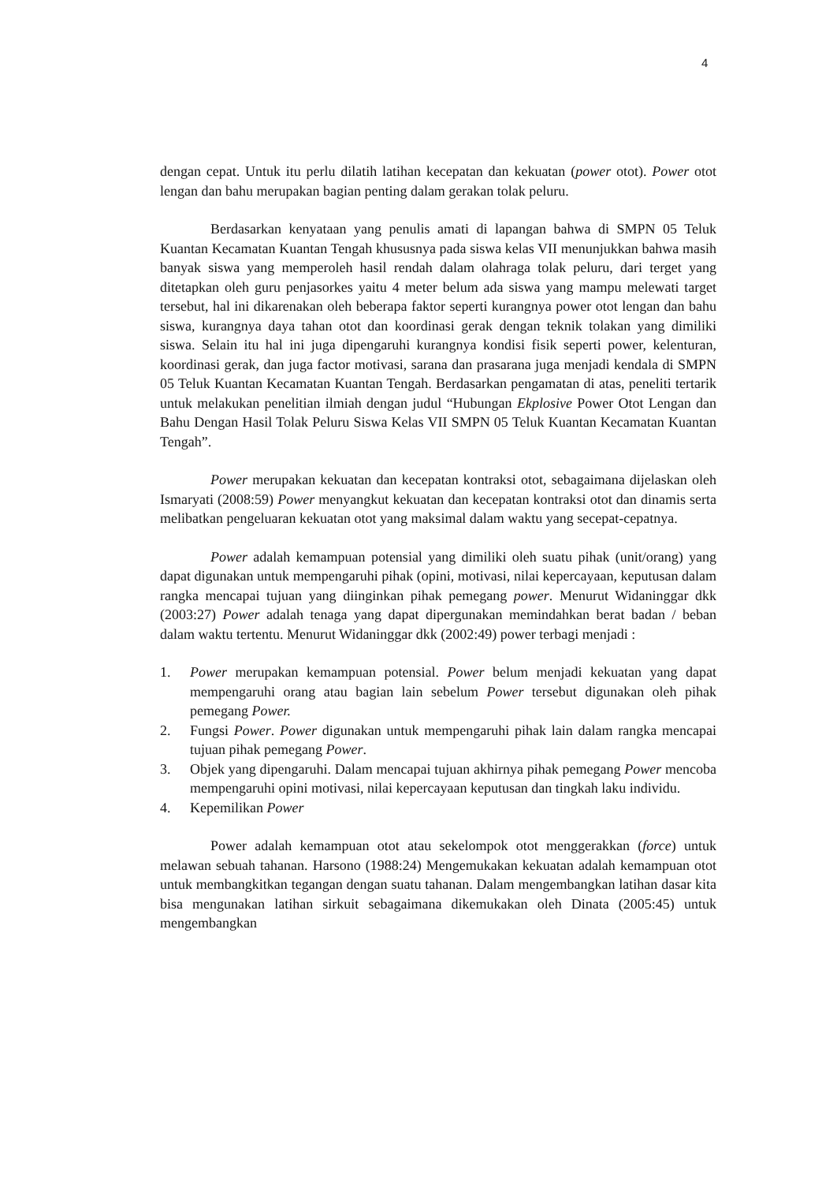4
dengan cepat. Untuk itu perlu dilatih latihan kecepatan dan kekuatan (power otot). Power otot lengan dan bahu merupakan bagian penting dalam gerakan tolak peluru.
Berdasarkan kenyataan yang penulis amati di lapangan bahwa di SMPN 05 Teluk Kuantan Kecamatan Kuantan Tengah khususnya pada siswa kelas VII menunjukkan bahwa masih banyak siswa yang memperoleh hasil rendah dalam olahraga tolak peluru, dari terget yang ditetapkan oleh guru penjasorkes yaitu 4 meter belum ada siswa yang mampu melewati target tersebut, hal ini dikarenakan oleh beberapa faktor seperti kurangnya power otot lengan dan bahu siswa, kurangnya daya tahan otot dan koordinasi gerak dengan teknik tolakan yang dimiliki siswa. Selain itu hal ini juga dipengaruhi kurangnya kondisi fisik seperti power, kelenturan, koordinasi gerak, dan juga factor motivasi, sarana dan prasarana juga menjadi kendala di SMPN 05 Teluk Kuantan Kecamatan Kuantan Tengah. Berdasarkan pengamatan di atas, peneliti tertarik untuk melakukan penelitian ilmiah dengan judul “Hubungan Ekplosive Power Otot Lengan dan Bahu Dengan Hasil Tolak Peluru Siswa Kelas VII SMPN 05 Teluk Kuantan Kecamatan Kuantan Tengah”.
Power merupakan kekuatan dan kecepatan kontraksi otot, sebagaimana dijelaskan oleh Ismaryati (2008:59) Power menyangkut kekuatan dan kecepatan kontraksi otot dan dinamis serta melibatkan pengeluaran kekuatan otot yang maksimal dalam waktu yang secepat-cepatnya.
Power adalah kemampuan potensial yang dimiliki oleh suatu pihak (unit/orang) yang dapat digunakan untuk mempengaruhi pihak (opini, motivasi, nilai kepercayaan, keputusan dalam rangka mencapai tujuan yang diinginkan pihak pemegang power. Menurut Widaninggar dkk (2003:27) Power adalah tenaga yang dapat dipergunakan memindahkan berat badan / beban dalam waktu tertentu. Menurut Widaninggar dkk (2002:49) power terbagi menjadi :
1. Power merupakan kemampuan potensial. Power belum menjadi kekuatan yang dapat mempengaruhi orang atau bagian lain sebelum Power tersebut digunakan oleh pihak pemegang Power.
2. Fungsi Power. Power digunakan untuk mempengaruhi pihak lain dalam rangka mencapai tujuan pihak pemegang Power.
3. Objek yang dipengaruhi. Dalam mencapai tujuan akhirnya pihak pemegang Power mencoba mempengaruhi opini motivasi, nilai kepercayaan keputusan dan tingkah laku individu.
4. Kepemilikan Power
Power adalah kemampuan otot atau sekelompok otot menggerakkan (force) untuk melawan sebuah tahanan. Harsono (1988:24) Mengemukakan kekuatan adalah kemampuan otot untuk membangkitkan tegangan dengan suatu tahanan. Dalam mengembangkan latihan dasar kita bisa mengunakan latihan sirkuit sebagaimana dikemukakan oleh Dinata (2005:45) untuk mengembangkan